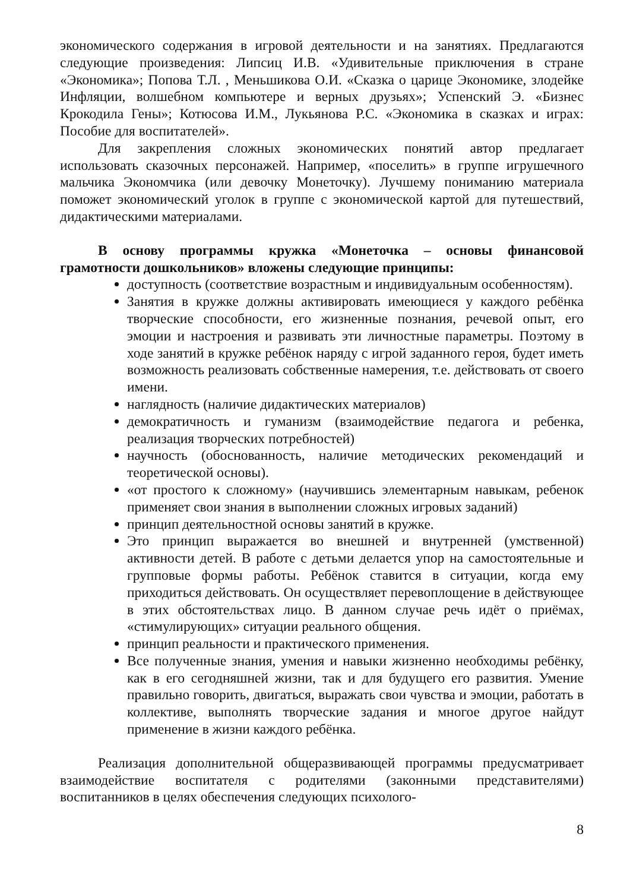экономического содержания в игровой деятельности и на занятиях. Предлагаются следующие произведения: Липсиц И.В. «Удивительные приключения в стране «Экономика»; Попова Т.Л. , Меньшикова О.И. «Сказка о царице Экономике, злодейке Инфляции, волшебном компьютере и верных друзьях»; Успенский Э. «Бизнес Крокодила Гены»; Котюсова И.М., Лукьянова Р.С. «Экономика в сказках и играх: Пособие для воспитателей».
Для закрепления сложных экономических понятий автор предлагает использовать сказочных персонажей. Например, «поселить» в группе игрушечного мальчика Экономчика (или девочку Монеточку). Лучшему пониманию материала поможет экономический уголок в группе с экономической картой для путешествий, дидактическими материалами.
В основу программы кружка «Монеточка – основы финансовой грамотности дошкольников» вложены следующие принципы:
доступность (соответствие возрастным и индивидуальным особенностям).
Занятия в кружке должны активировать имеющиеся у каждого ребёнка творческие способности, его жизненные познания, речевой опыт, его эмоции и настроения и развивать эти личностные параметры. Поэтому в ходе занятий в кружке ребёнок наряду с игрой заданного героя, будет иметь возможность реализовать собственные намерения, т.е. действовать от своего имени.
наглядность (наличие дидактических материалов)
демократичность и гуманизм (взаимодействие педагога и ребенка, реализация творческих потребностей)
научность (обоснованность, наличие методических рекомендаций и теоретической основы).
«от простого к сложному» (научившись элементарным навыкам, ребенок применяет свои знания в выполнении сложных игровых заданий)
принцип деятельностной основы занятий в кружке.
Это принцип выражается во внешней и внутренней (умственной) активности детей. В работе с детьми делается упор на самостоятельные и групповые формы работы. Ребёнок ставится в ситуации, когда ему приходиться действовать. Он осуществляет перевоплощение в действующее в этих обстоятельствах лицо. В данном случае речь идёт о приёмах, «стимулирующих» ситуации реального общения.
принцип реальности и практического применения.
Все полученные знания, умения и навыки жизненно необходимы ребёнку, как в его сегодняшней жизни, так и для будущего его развития. Умение правильно говорить, двигаться, выражать свои чувства и эмоции, работать в коллективе, выполнять творческие задания и многое другое найдут применение в жизни каждого ребёнка.
Реализация дополнительной общеразвивающей программы предусматривает взаимодействие воспитателя с родителями (законными представителями) воспитанников в целях обеспечения следующих психолого-
8